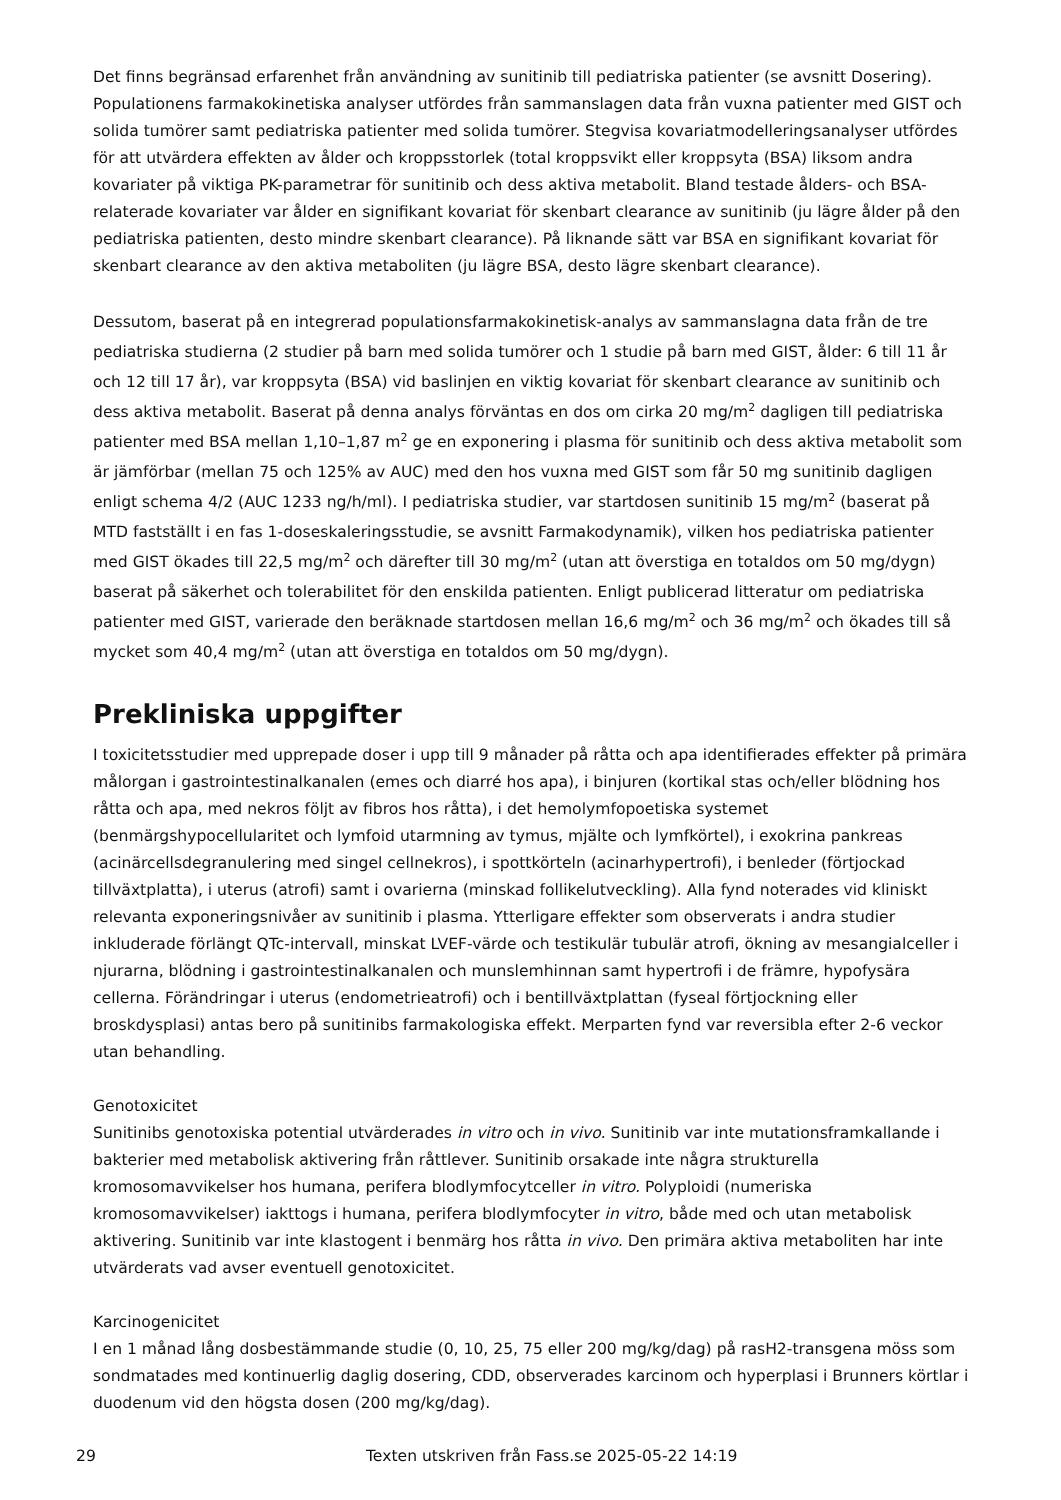Det finns begränsad erfarenhet från användning av sunitinib till pediatriska patienter (se avsnitt Dosering). Populationens farmakokinetiska analyser utfördes från sammanslagen data från vuxna patienter med GIST och solida tumörer samt pediatriska patienter med solida tumörer. Stegvisa kovariatmodelleringsanalyser utfördes för att utvärdera effekten av ålder och kroppsstorlek (total kroppsvikt eller kroppsyta (BSA) liksom andra kovariater på viktiga PK-parametrar för sunitinib och dess aktiva metabolit. Bland testade ålders- och BSA-relaterade kovariater var ålder en signifikant kovariat för skenbart clearance av sunitinib (ju lägre ålder på den pediatriska patienten, desto mindre skenbart clearance). På liknande sätt var BSA en signifikant kovariat för skenbart clearance av den aktiva metaboliten (ju lägre BSA, desto lägre skenbart clearance).
Dessutom, baserat på en integrerad populationsfarmakokinetisk-analys av sammanslagna data från de tre pediatriska studierna (2 studier på barn med solida tumörer och 1 studie på barn med GIST, ålder: 6 till 11 år och 12 till 17 år), var kroppsyta (BSA) vid baslinjen en viktig kovariat för skenbart clearance av sunitinib och dess aktiva metabolit. Baserat på denna analys förväntas en dos om cirka 20 mg/m<sup>2</sup> dagligen till pediatriska patienter med BSA mellan 1,10–1,87 m<sup>2</sup> ge en exponering i plasma för sunitinib och dess aktiva metabolit som är jämförbar (mellan 75 och 125% av AUC) med den hos vuxna med GIST som får 50 mg sunitinib dagligen enligt schema 4/2 (AUC 1233 ng/h/ml). I pediatriska studier, var startdosen sunitinib 15 mg/m<sup>2</sup> (baserat på MTD fastställt i en fas 1-doseskaleringsstudie, se avsnitt Farmakodynamik), vilken hos pediatriska patienter med GIST ökades till 22,5 mg/m<sup>2</sup> och därefter till 30 mg/m<sup>2</sup> (utan att överstiga en totaldos om 50 mg/dygn) baserat på säkerhet och tolerabilitet för den enskilda patienten. Enligt publicerad litteratur om pediatriska patienter med GIST, varierade den beräknade startdosen mellan 16,6 mg/m<sup>2</sup> och 36 mg/m<sup>2</sup> och ökades till så mycket som 40,4 mg/m<sup>2</sup> (utan att överstiga en totaldos om 50 mg/dygn).
Prekliniska uppgifter
I toxicitetsstudier med upprepade doser i upp till 9 månader på råtta och apa identifierades effekter på primära målorgan i gastrointestinalkanalen (emes och diarré hos apa), i binjuren (kortikal stas och/eller blödning hos råtta och apa, med nekros följt av fibros hos råtta), i det hemolymfopoetiska systemet (benmärgshypocellularitet och lymfoid utarmning av tymus, mjälte och lymfkörtel), i exokrina pankreas (acinärcellsdegranulering med singel cellnekros), i spottkörteln (acinarhypertrofi), i benleder (förtjockad tillväxtplatta), i uterus (atrofi) samt i ovarierna (minskad follikelutveckling). Alla fynd noterades vid kliniskt relevanta exponeringsnivåer av sunitinib i plasma. Ytterligare effekter som observerats i andra studier inkluderade förlängt QTc-intervall, minskat LVEF-värde och testikulär tubulär atrofi, ökning av mesangialceller i njurarna, blödning i gastrointestinalkanalen och munslemhinnan samt hypertrofi i de främre, hypofysära cellerna. Förändringar i uterus (endometrieatrofi) och i bentillväxtplattan (fyseal förtjockning eller broskdysplasi) antas bero på sunitinibs farmakologiska effekt. Merparten fynd var reversibla efter 2-6 veckor utan behandling.
Genotoxicitet
Sunitinibs genotoxiska potential utvärderades in vitro och in vivo. Sunitinib var inte mutationsframkallande i bakterier med metabolisk aktivering från råttlever. Sunitinib orsakade inte några strukturella kromosomavvikelser hos humana, perifera blodlymfocytceller in vitro. Polyploidi (numeriska kromosomavvikelser) iakttogs i humana, perifera blodlymfocyter in vitro, både med och utan metabolisk aktivering. Sunitinib var inte klastogent i benmärg hos råtta in vivo. Den primära aktiva metaboliten har inte utvärderats vad avser eventuell genotoxicitet.
Karcinogenicitet
I en 1 månad lång dosbestämmande studie (0, 10, 25, 75 eller 200 mg/kg/dag) på rasH2-transgena möss som sondmatades med kontinuerlig daglig dosering, CDD, observerades karcinom och hyperplasi i Brunners körtlar i duodenum vid den högsta dosen (200 mg/kg/dag).
29 Texten utskriven från Fass.se 2025-05-22 14:19